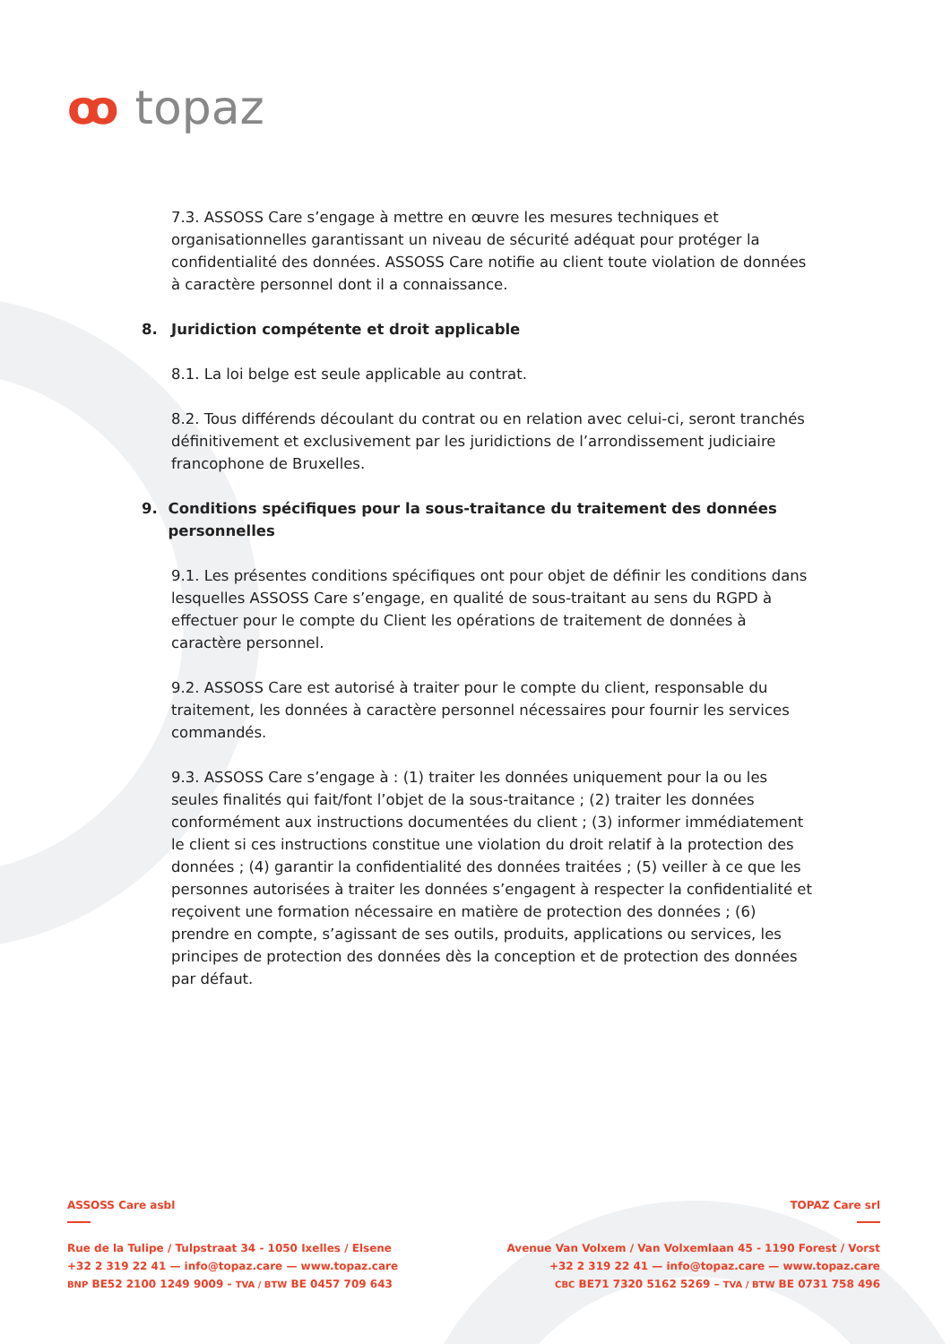ꝏ topaz
7.3. ASSOSS Care s’engage à mettre en œuvre les mesures techniques et organisationnelles garantissant un niveau de sécurité adéquat pour protéger la confidentialité des données. ASSOSS Care notifie au client toute violation de données à caractère personnel dont il a connaissance.
8. Juridiction compétente et droit applicable
8.1. La loi belge est seule applicable au contrat.
8.2. Tous différends découlant du contrat ou en relation avec celui-ci, seront tranchés définitivement et exclusivement par les juridictions de l’arrondissement judiciaire francophone de Bruxelles.
9. Conditions spécifiques pour la sous-traitance du traitement des données personnelles
9.1. Les présentes conditions spécifiques ont pour objet de définir les conditions dans lesquelles ASSOSS Care s’engage, en qualité de sous-traitant au sens du RGPD à effectuer pour le compte du Client les opérations de traitement de données à caractère personnel.
9.2. ASSOSS Care est autorisé à traiter pour le compte du client, responsable du traitement, les données à caractère personnel nécessaires pour fournir les services commandés.
9.3. ASSOSS Care s’engage à : (1) traiter les données uniquement pour la ou les seules finalités qui fait/font l’objet de la sous-traitance ; (2) traiter les données conformément aux instructions documentées du client ; (3) informer immédiatement le client si ces instructions constitue une violation du droit relatif à la protection des données ; (4) garantir la confidentialité des données traitées ; (5) veiller à ce que les personnes autorisées à traiter les données s’engagent à respecter la confidentialité et reçoivent une formation nécessaire en matière de protection des données ; (6) prendre en compte, s’agissant de ses outils, produits, applications ou services, les principes de protection des données dès la conception et de protection des données par défaut.
ASSOSS Care asbl
Rue de la Tulipe / Tulpstraat 34 - 1050 Ixelles / Elsene
+32 2 319 22 41 — info@topaz.care — www.topaz.care
BNP BE52 2100 1249 9009 - TVA / BTW BE 0457 709 643
TOPAZ Care srl
Avenue Van Volxem / Van Volxemlaan 45 - 1190 Forest / Vorst
+32 2 319 22 41 — info@topaz.care — www.topaz.care
CBC BE71 7320 5162 5269 – TVA / BTW BE 0731 758 496